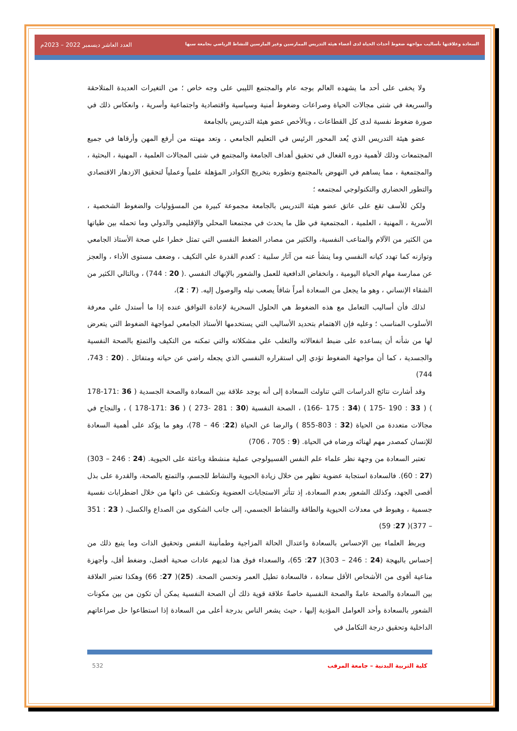السعادة وعلاقتها بأساليب مواجهة ضغوط أحداث الحياة لدى أعضاء هيئة التدريس الممارسين وغير المارسين للنشاط الرياضي بجامعة سبها العدد العاشر ديسمبر 2022 – 2023م
ولا يخفى على أحد ما يشهده العالم بوجه عام والمجتمع الليبي على وجه خاص ؛ من التغيرات العديدة المتلاحقة والسريعة في شتى مجالات الحياة وصراعات وضغوط أمنية وسياسية واقتصادية واجتماعية وأسرية ، وانعكاس ذلك في صورة ضغوط نفسية لدى كل القطاعات ، وبالأخص عضو هيئة التدريس بالجامعة
عضو هيئة التدريس الذي يُعد المحور الرئيس في التعليم الجامعي ، وتعد مهنته من أرفع المهن وأرقاها في جميع المجتمعات وذلك لأهمية دوره الفعال في تحقيق أهداف الجامعة والمجتمع في شتى المجالات العلمية ، المهنية ، البحثية ، والمجتمعية ، مما يساهم في النهوض بالمجتمع وتطوره بتخريج الكوادر المؤهلة علمياً وعملياً لتحقيق الازدهار الاقتصادي والتطور الحضاري والتكنولوجي لمجتمعه ؛
ولكن للأسف تقع على عاتق عضو هيئة التدريس بالجامعة مجموعة كبيرة من المسؤوليات والضغوط الشخصية ، الأسرية ، المهنية ، العلمية ، المجتمعية في ظل ما يحدث في مجتمعنا المحلي والإقليمي والدولي وما تحمله بين طياتها من الكثير من الآلام والمتاعب النفسية، والكثير من مصادر الضغط النفسي التي تمثل خطرا علي صحة الأستاذ الجامعي وتوازنه كما تهدد كيانه النفسي وما ينشأ عنه من آثار سلبية : كعدم القدرة علي التكيف ، وضعف مستوى الأداء ، والعجز عن ممارسة مهام الحياة اليومية ، وانخفاض الدافعية للعمل والشعور بالإنهاك النفسي .( 20 : 744) ، وبالتالي الكثير من الشقاء الإنساني ، وهو ما يجعل من السعادة أمراً شاقاً يصعب نيله والوصول إليه. (7 : 2)،
لذلك فأن أساليب التعامل مع هذه الضغوط هي الحلول السحرية لإعادة التوافق عنده إذا ما أستدل علي معرفة الأسلوب المناسب ؛ وعليه فإن الاهتمام بتحديد الأساليب التي يستخدمها الأستاذ الجامعي لمواجهة الضغوط التي يتعرض لها من شأنه أن يساعده على ضبط انفعالاته والتغلب علي مشكلاته والتي تمكنه من التكيف والتمتع بالصحة النفسية والجسدية ، كما أن مواجهة الضغوط تؤدي إلي استقراره النفسي الذي يجعله راضي عن حياته ومتفائل . (20 : 743، 744)
وقد أشارت نتائج الدراسات التي تناولت السعادة إلى أنه يوجد علاقة بين السعادة والصحة الجسدية ( 36 :171-178 ) ( 33 : 190 -175 ) (34 : 175 -166) ، الصحة النفسية (30 : 281 -273 ) ( 36 :171-178 ) ، والنجاح في مجالات متعددة من الحياة (32 : 803-855 ) والرضا عن الحياة (22: 46 – 78)، وهو ما يؤكد على أهمية السعادة للإنسان كمصدر مهم لهنائه ورضاه في الحياة. (9 : 705 ، 706)
تعتبر السعادة من وجهة نظر علماء علم النفس الفسيولوجي عملية منشطة وباعثة على الحيوية. (24 : 246 – 303)(27 : 60). فالسعادة استجابة عضوية تظهر من خلال زيادة الحيوية والنشاط للجسم، والتمتع بالصحة، والقدرة على بذل أقصى الجهد، وكذلك الشعور بعدم السعادة، إذ تتأثر الاستجابات العضوية وتكشف عن ذاتها من خلال اضطرابات نفسية جسمية ، وهبوط في معدلات الحيوية والطاقة والنشاط الجسمي، إلى جانب الشكوى من الصداع والكسل، ( 23 : 351 – 377)( 27: 59)
ويربط العلماء بين الإحساس بالسعادة واعتدال الحالة المزاجية وطمأنينة النفس وتحقيق الذات وما يتبع ذلك من إحساس بالبهجة (24 : 246 – 303)( 27: 65)، والسعداء فوق هذا لديهم عادات صحية أفضل، وضغط أقل، وأجهزة مناعية أقوى من الأشخاص الأقل سعادة ، فالسعادة تطيل العمر وتحسن الصحة. (25)( 27: 66) وهكذا تعتبر العلاقة بين السعادة والصحة عامةً والصحة النفسية خاصةً علاقة قوية ذلك أن الصحة النفسية يمكن أن تكون من بين مكونات الشعور بالسعادة وأحد العوامل المؤدية إليها ، حيث يشعر الناس بدرجة أعلى من السعادة إذا استطاعوا حل صراعاتهم الداخلية وتحقيق درجة التكامل في
كلية التربية البدنية – جامعة المرقب 532